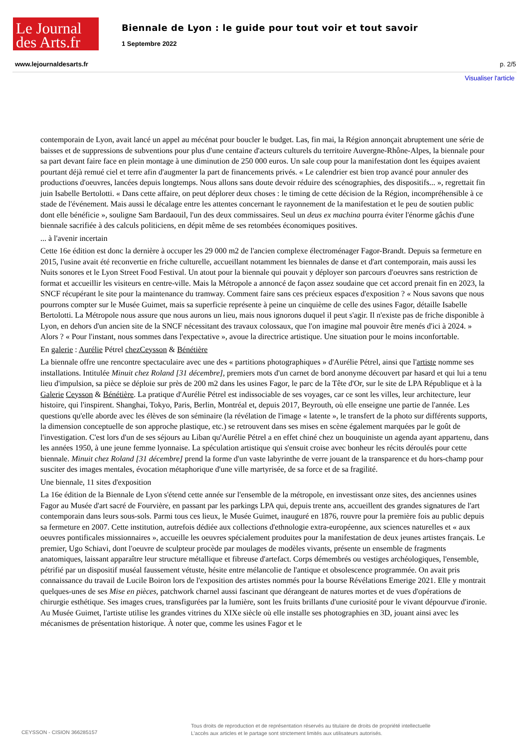Le Journal
des Arts.fr
Biennale de Lyon : le guide pour tout voir et tout savoir
1 Septembre 2022
www.lejournaldesarts.fr p. 2/5
Visualiser l'article
contemporain de Lyon, avait lancé un appel au mécénat pour boucler le budget. Las, fin mai, la Région annonçait abruptement une série de baisses et de suppressions de subventions pour plus d'une centaine d'acteurs culturels du territoire Auvergne-Rhône-Alpes, la biennale pour sa part devant faire face en plein montage à une diminution de 250 000 euros. Un sale coup pour la manifestation dont les équipes avaient pourtant déjà remué ciel et terre afin d'augmenter la part de financements privés. « Le calendrier est bien trop avancé pour annuler des productions d'oeuvres, lancées depuis longtemps. Nous allons sans doute devoir réduire des scénographies, des dispositifs... », regrettait fin juin Isabelle Bertolotti. « Dans cette affaire, on peut déplorer deux choses : le timing de cette décision de la Région, incompréhensible à ce stade de l'événement. Mais aussi le décalage entre les attentes concernant le rayonnement de la manifestation et le peu de soutien public dont elle bénéficie », souligne Sam Bardaouil, l'un des deux commissaires. Seul un deus ex machina pourra éviter l'énorme gâchis d'une biennale sacrifiée à des calculs politiciens, en dépit même de ses retombées économiques positives.
... à l'avenir incertain
Cette 16e édition est donc la dernière à occuper les 29 000 m2 de l'ancien complexe électroménager Fagor-Brandt. Depuis sa fermeture en 2015, l'usine avait été reconvertie en friche culturelle, accueillant notamment les biennales de danse et d'art contemporain, mais aussi les Nuits sonores et le Lyon Street Food Festival. Un atout pour la biennale qui pouvait y déployer son parcours d'oeuvres sans restriction de format et accueillir les visiteurs en centre-ville. Mais la Métropole a annoncé de façon assez soudaine que cet accord prenait fin en 2023, la SNCF récupérant le site pour la maintenance du tramway. Comment faire sans ces précieux espaces d'exposition ? « Nous savons que nous pourrons compter sur le Musée Guimet, mais sa superficie représente à peine un cinquième de celle des usines Fagor, détaille Isabelle Bertolotti. La Métropole nous assure que nous aurons un lieu, mais nous ignorons duquel il peut s'agir. Il n'existe pas de friche disponible à Lyon, en dehors d'un ancien site de la SNCF nécessitant des travaux colossaux, que l'on imagine mal pouvoir être menés d'ici à 2024. » Alors ? « Pour l'instant, nous sommes dans l'expectative », avoue la directrice artistique. Une situation pour le moins inconfortable.
En galerie : Aurélie Pétrel chezCeysson & Bénétière
La biennale offre une rencontre spectaculaire avec une des « partitions photographiques » d'Aurélie Pétrel, ainsi que l'artiste nomme ses installations. Intitulée Minuit chez Roland [31 décembre], premiers mots d'un carnet de bord anonyme découvert par hasard et qui lui a tenu lieu d'impulsion, sa pièce se déploie sur près de 200 m2 dans les usines Fagor, le parc de la Tête d'Or, sur le site de LPA République et à la Galerie Ceysson & Bénétière. La pratique d'Aurélie Pétrel est indissociable de ses voyages, car ce sont les villes, leur architecture, leur histoire, qui l'inspirent. Shanghai, Tokyo, Paris, Berlin, Montréal et, depuis 2017, Beyrouth, où elle enseigne une partie de l'année. Les questions qu'elle aborde avec les élèves de son séminaire (la révélation de l'image « latente », le transfert de la photo sur différents supports, la dimension conceptuelle de son approche plastique, etc.) se retrouvent dans ses mises en scène également marquées par le goût de l'investigation. C'est lors d'un de ses séjours au Liban qu'Aurélie Pétrel a en effet chiné chez un bouquiniste un agenda ayant appartenu, dans les années 1950, à une jeune femme lyonnaise. La spéculation artistique qui s'ensuit croise avec bonheur les récits déroulés pour cette biennale. Minuit chez Roland [31 décembre] prend la forme d'un vaste labyrinthe de verre jouant de la transparence et du hors-champ pour susciter des images mentales, évocation métaphorique d'une ville martyrisée, de sa force et de sa fragilité.
Une biennale, 11 sites d'exposition
La 16e édition de la Biennale de Lyon s'étend cette année sur l'ensemble de la métropole, en investissant onze sites, des anciennes usines Fagor au Musée d'art sacré de Fourvière, en passant par les parkings LPA qui, depuis trente ans, accueillent des grandes signatures de l'art contemporain dans leurs sous-sols. Parmi tous ces lieux, le Musée Guimet, inauguré en 1876, rouvre pour la première fois au public depuis sa fermeture en 2007. Cette institution, autrefois dédiée aux collections d'ethnologie extra-européenne, aux sciences naturelles et « aux oeuvres pontificales missionnaires », accueille les oeuvres spécialement produites pour la manifestation de deux jeunes artistes français. Le premier, Ugo Schiavi, dont l'oeuvre de sculpteur procède par moulages de modèles vivants, présente un ensemble de fragments anatomiques, laissant apparaître leur structure métallique et fibreuse d'artefact. Corps démembrés ou vestiges archéologiques, l'ensemble, pétrifié par un dispositif muséal faussement vétuste, hésite entre mélancolie de l'antique et obsolescence programmée. On avait pris connaissance du travail de Lucile Boiron lors de l'exposition des artistes nommés pour la bourse Révélations Emerige 2021. Elle y montrait quelques-unes de ses Mise en pièces, patchwork charnel aussi fascinant que dérangeant de natures mortes et de vues d'opérations de chirurgie esthétique. Ses images crues, transfigurées par la lumière, sont les fruits brillants d'une curiosité pour le vivant dépourvue d'ironie. Au Musée Guimet, l'artiste utilise les grandes vitrines du XIXe siècle où elle installe ses photographies en 3D, jouant ainsi avec les mécanismes de présentation historique. À noter que, comme les usines Fagor et le
CEYSSON - CISION 366285157
Tous droits de reproduction et de représentation réservés au titulaire de droits de propriété intellectuelle
L'accès aux articles et le partage sont strictement limités aux utilisateurs autorisés.